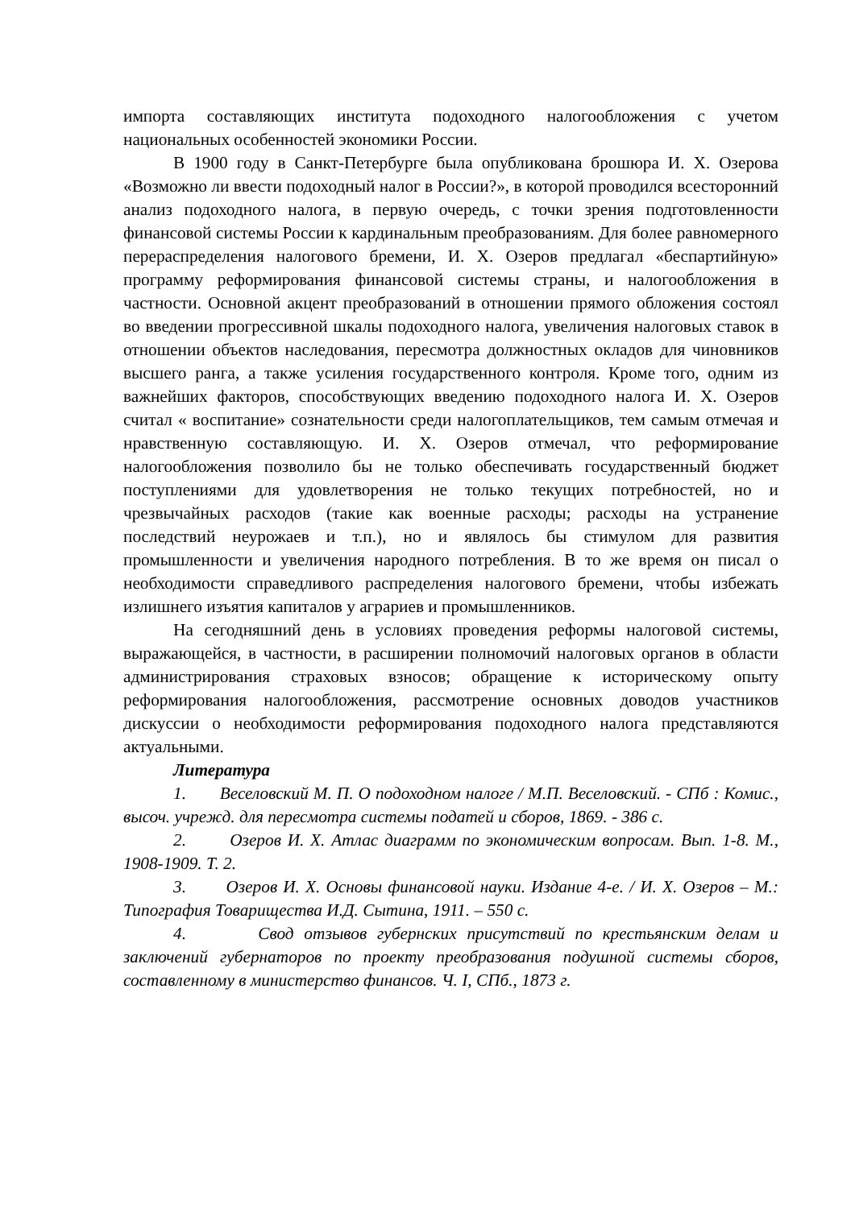импорта составляющих института подоходного налогообложения с учетом национальных особенностей экономики России.
В 1900 году в Санкт-Петербурге была опубликована брошюра И. Х. Озерова «Возможно ли ввести подоходный налог в России?», в которой проводился всесторонний анализ подоходного налога, в первую очередь, с точки зрения подготовленности финансовой системы России к кардинальным преобразованиям. Для более равномерного перераспределения налогового бремени, И. Х. Озеров предлагал «беспартийную» программу реформирования финансовой системы страны, и налогообложения в частности. Основной акцент преобразований в отношении прямого обложения состоял во введении прогрессивной шкалы подоходного налога, увеличения налоговых ставок в отношении объектов наследования, пересмотра должностных окладов для чиновников высшего ранга, а также усиления государственного контроля. Кроме того, одним из важнейших факторов, способствующих введению подоходного налога И. Х. Озеров считал « воспитание» сознательности среди налогоплательщиков, тем самым отмечая и нравственную составляющую. И. Х. Озеров отмечал, что реформирование налогообложения позволило бы не только обеспечивать государственный бюджет поступлениями для удовлетворения не только текущих потребностей, но и чрезвычайных расходов (такие как военные расходы; расходы на устранение последствий неурожаев и т.п.), но и являлось бы стимулом для развития промышленности и увеличения народного потребления. В то же время он писал о необходимости справедливого распределения налогового бремени, чтобы избежать излишнего изъятия капиталов у аграриев и промышленников.
На сегодняшний день в условиях проведения реформы налоговой системы, выражающейся, в частности, в расширении полномочий налоговых органов в области администрирования страховых взносов; обращение к историческому опыту реформирования налогообложения, рассмотрение основных доводов участников дискуссии о необходимости реформирования подоходного налога представляются актуальными.
Литература
1. Веселовский М. П. О подоходном налоге / М.П. Веселовский. - СПб : Комис., высоч. учрежд. для пересмотра системы податей и сборов, 1869. - 386 с.
2. Озеров И. Х. Атлас диаграмм по экономическим вопросам. Вып. 1-8. М., 1908-1909. Т. 2.
3. Озеров И. Х. Основы финансовой науки. Издание 4-е. / И. Х. Озеров – М.: Типография Товарищества И.Д. Сытина, 1911. – 550 с.
4. Свод отзывов губернских присутствий по крестьянским делам и заключений губернаторов по проекту преобразования подушной системы сборов, составленному в министерство финансов. Ч. I, СПб., 1873 г.